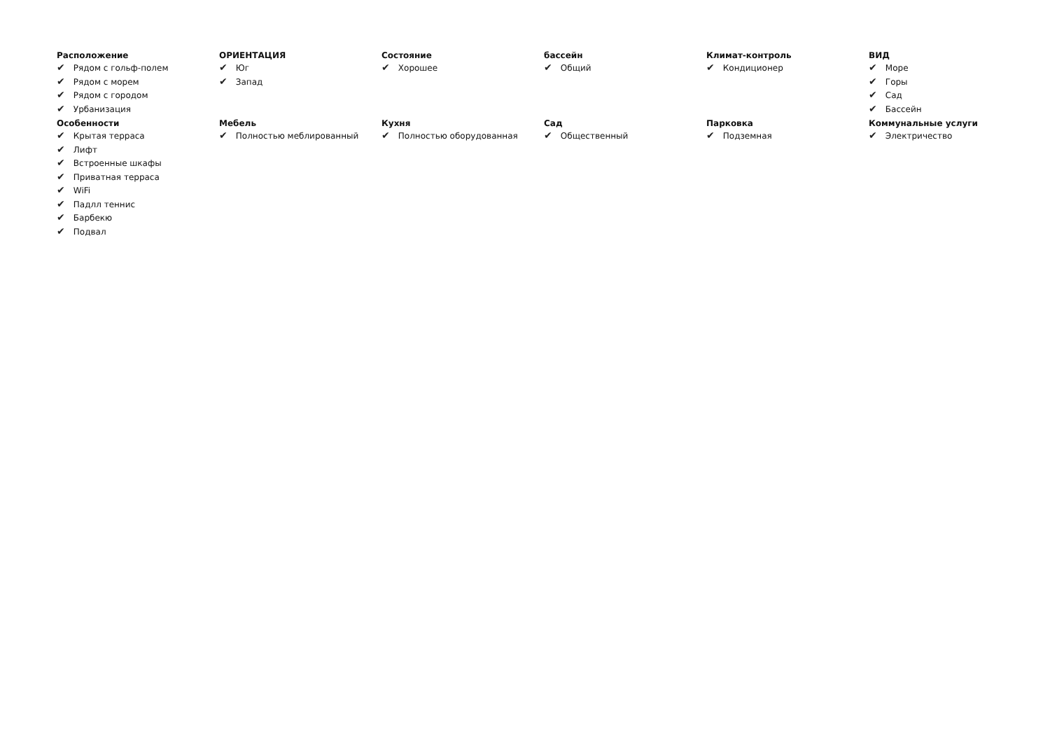Расположение
✔ Рядом с гольф-полем
✔ Рядом с морем
✔ Рядом с городом
✔ Урбанизация
ОРИЕНТАЦИЯ
✔ Юг
✔ Запад
Состояние
✔ Хорошее
бассейн
✔ Общий
Климат-контроль
✔ Кондиционер
ВИД
✔ Море
✔ Горы
✔ Сад
✔ Бассейн
Особенности
✔ Крытая терраса
✔ Лифт
✔ Встроенные шкафы
✔ Приватная терраса
✔ WiFi
✔ Падлл теннис
✔ Барбекю
✔ Подвал
Мебель
✔ Полностью меблированный
Кухня
✔ Полностью оборудованная
Сад
✔ Общественный
Парковка
✔ Подземная
Коммунальные услуги
✔ Электричество